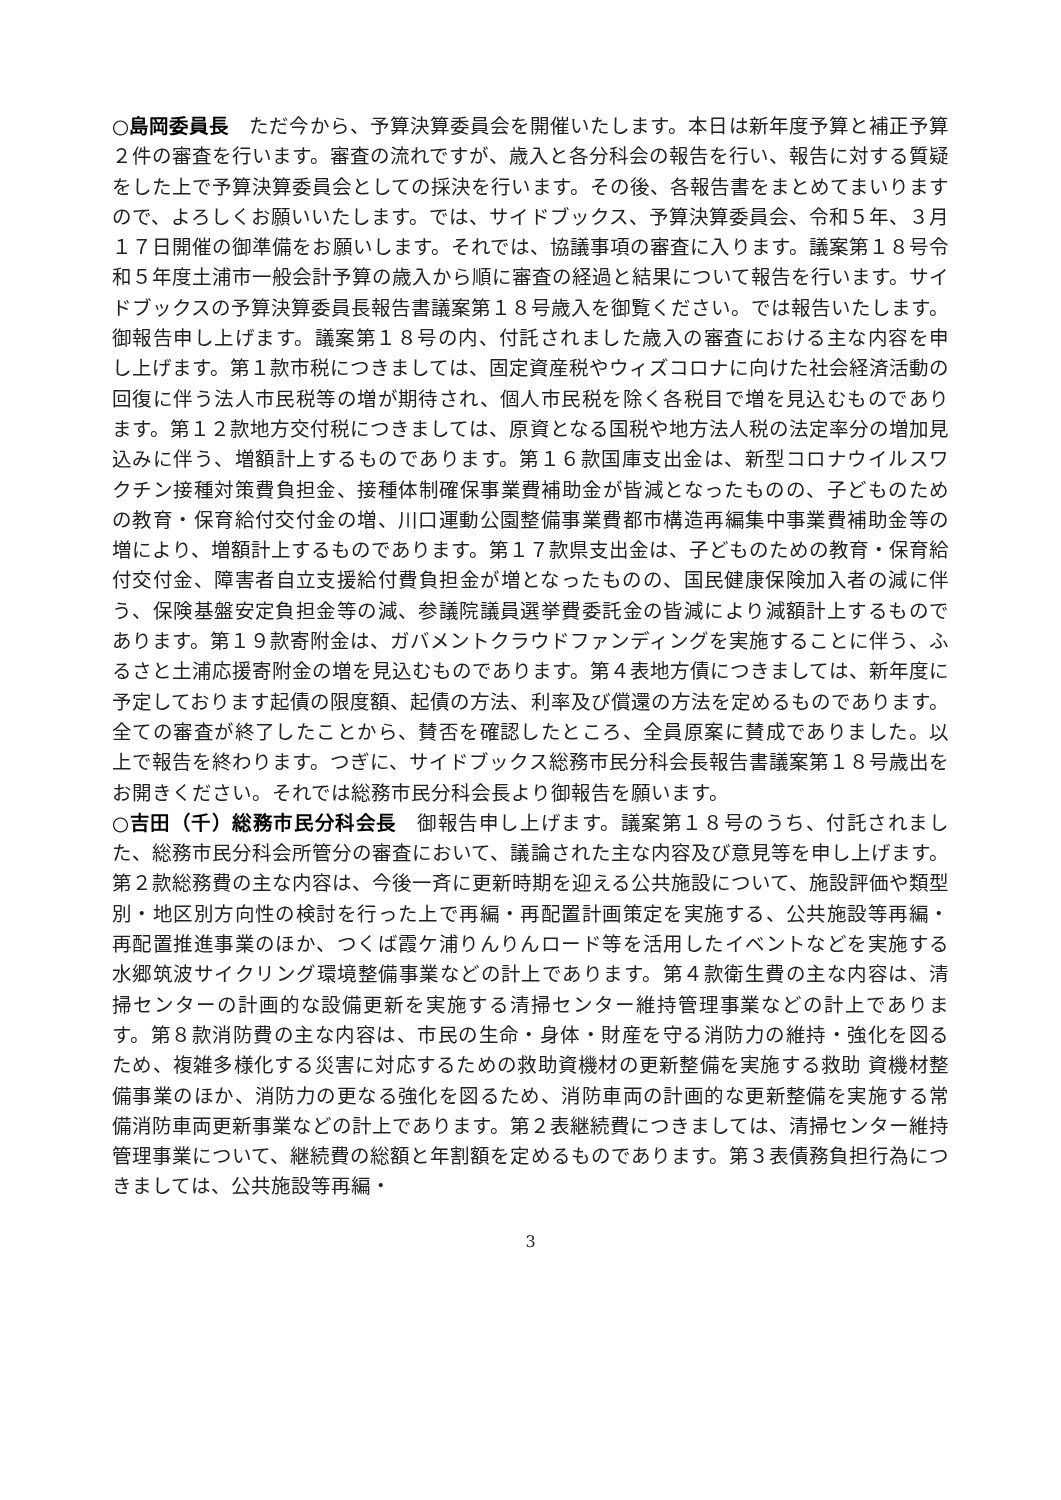○島岡委員長　ただ今から、予算決算委員会を開催いたします。本日は新年度予算と補正予算２件の審査を行います。審査の流れですが、歳入と各分科会の報告を行い、報告に対する質疑をした上で予算決算委員会としての採決を行います。その後、各報告書をまとめてまいりますので、よろしくお願いいたします。では、サイドブックス、予算決算委員会、令和５年、３月１７日開催の御準備をお願いします。それでは、協議事項の審査に入ります。議案第１８号令和５年度土浦市一般会計予算の歳入から順に審査の経過と結果について報告を行います。サイドブックスの予算決算委員長報告書議案第１８号歳入を御覧ください。では報告いたします。御報告申し上げます。議案第１８号の内、付託されました歳入の審査における主な内容を申し上げます。第１款市税につきましては、固定資産税やウィズコロナに向けた社会経済活動の回復に伴う法人市民税等の増が期待され、個人市民税を除く各税目で増を見込むものであります。第１２款地方交付税につきましては、原資となる国税や地方法人税の法定率分の増加見込みに伴う、増額計上するものであります。第１６款国庫支出金は、新型コロナウイルスワクチン接種対策費負担金、接種体制確保事業費補助金が皆減となったものの、子どものための教育・保育給付交付金の増、川口運動公園整備事業費都市構造再編集中事業費補助金等の増により、増額計上するものであります。第１７款県支出金は、子どものための教育・保育給付交付金、障害者自立支援給付費負担金が増となったものの、国民健康保険加入者の減に伴う、保険基盤安定負担金等の減、参議院議員選挙費委託金の皆減により減額計上するものであります。第１９款寄附金は、ガバメントクラウドファンディングを実施することに伴う、ふるさと土浦応援寄附金の増を見込むものであります。第４表地方債につきましては、新年度に予定しております起債の限度額、起債の方法、利率及び償還の方法を定めるものであります。全ての審査が終了したことから、賛否を確認したところ、全員原案に賛成でありました。以上で報告を終わります。つぎに、サイドブックス総務市民分科会長報告書議案第１８号歳出をお開きください。それでは総務市民分科会長より御報告を願います。
○吉田（千）総務市民分科会長　御報告申し上げます。議案第１８号のうち、付託されました、総務市民分科会所管分の審査において、議論された主な内容及び意見等を申し上げます。第２款総務費の主な内容は、今後一斉に更新時期を迎える公共施設について、施設評価や類型別・地区別方向性の検討を行った上で再編・再配置計画策定を実施する、公共施設等再編・再配置推進事業のほか、つくば霞ケ浦りんりんロード等を活用したイベントなどを実施する水郷筑波サイクリング環境整備事業などの計上であります。第４款衛生費の主な内容は、清掃センターの計画的な設備更新を実施する清掃センター維持管理事業などの計上であります。第８款消防費の主な内容は、市民の生命・身体・財産を守る消防力の維持・強化を図るため、複雑多様化する災害に対応するための救助資機材の更新整備を実施する救助 資機材整備事業のほか、消防力の更なる強化を図るため、消防車両の計画的な更新整備を実施する常備消防車両更新事業などの計上であります。第２表継続費につきましては、清掃センター維持管理事業について、継続費の総額と年割額を定めるものであります。第３表債務負担行為につきましては、公共施設等再編・
3